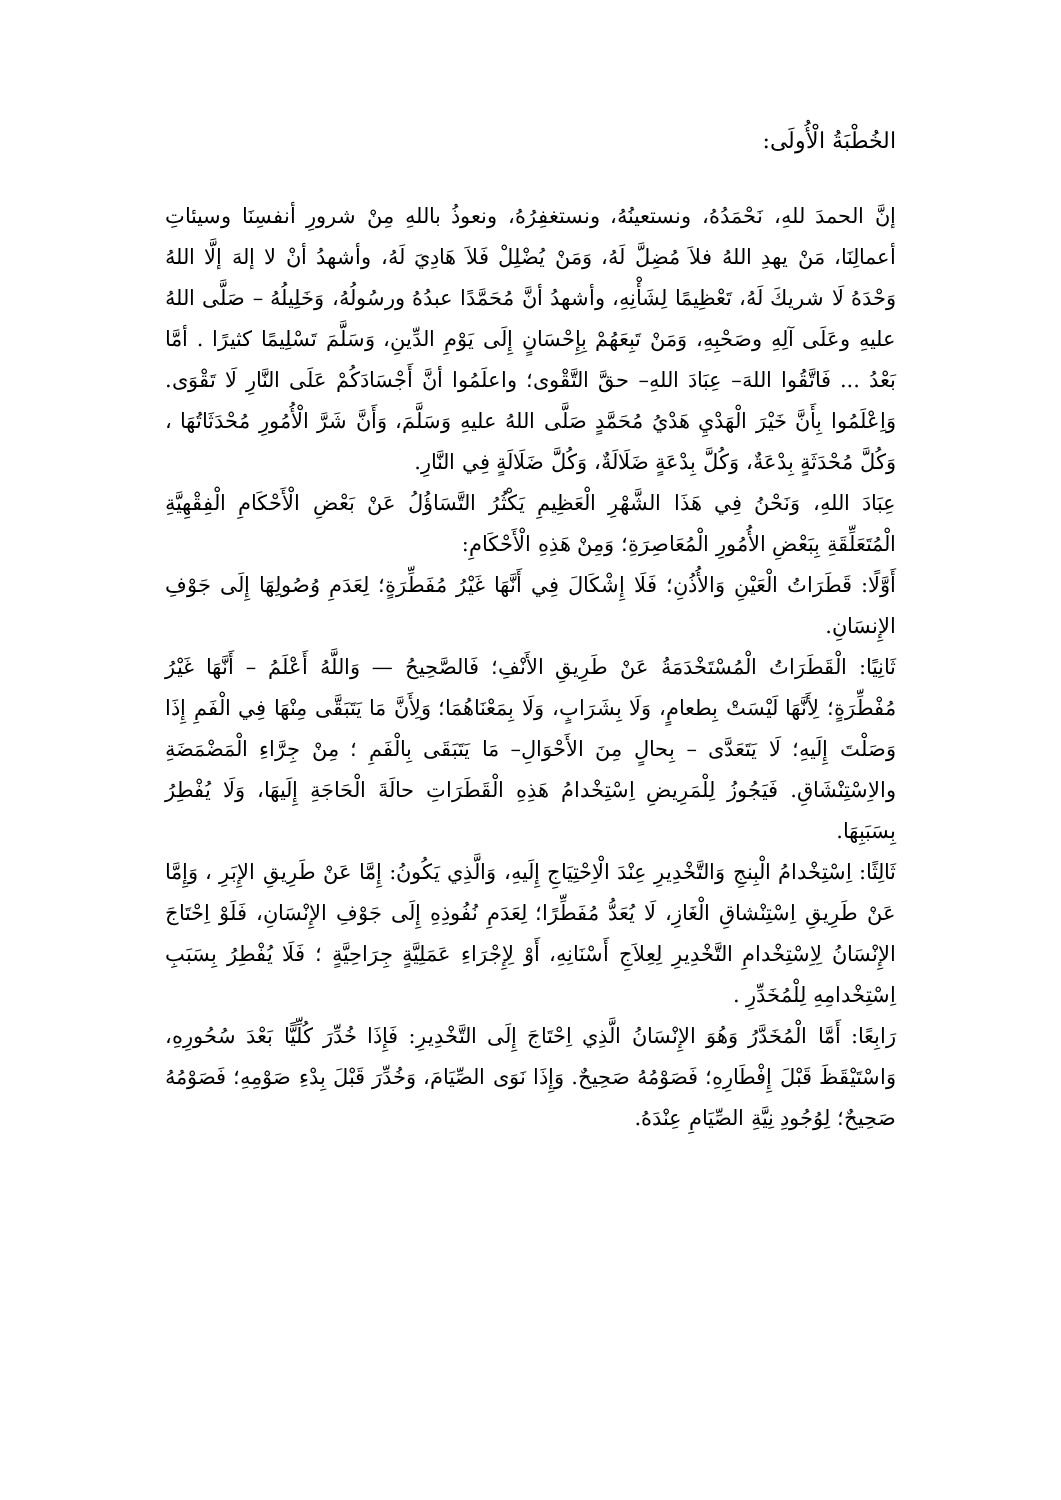الخُطْبَةُ الْأُولَى:
إنَّ الحمدَ للهِ، نَحْمَدُهُ، ونستعينُهُ، ونستغفِرُهُ، ونعوذُ باللهِ مِنْ شرورِ أنفسِنَا وسيئاتِ أعمالِنَا، مَنْ يهدِ اللهُ فلاَ مُضِلَّ لَهُ، وَمَنْ يُضْلِلْ فَلاَ هَادِيَ لَهُ، وأشهدُ أنْ لا إلهَ إلَّا اللهُ وَحْدَهُ لَا شريكَ لَهُ، تَعْظِيمًا لِشَأْنِهِ، وأشهدُ أنَّ مُحَمَّدًا عبدُهُ ورسُولُهُ، وَخَلِيلُهُ – صَلَّى اللهُ عليهِ وعَلَى آلِهِ وصَحْبِهِ، وَمَنْ تَبِعَهُمْ بِإِحْسَانٍ إِلَى يَوْمِ الدِّينِ، وَسَلَّمَ تَسْلِيمًا كثيرًا . أمَّا بَعْدُ ... فَاتَّقُوا اللهَ– عِبَادَ اللهِ– حقَّ التَّقْوى؛ واعلَمُوا أنَّ أَجْسَادَكُمْ عَلَى النَّارِ لَا تَقْوَى. وَاِعْلَمُوا بِأَنَّ خَيْرَ الْهَدْيِ هَدْيُ مُحَمَّدٍ صَلَّى اللهُ عليهِ وَسَلَّمَ، وَأَنَّ شَرَّ الْأُمُورِ مُحْدَثَاتُهَا ، وَكُلَّ مُحْدَثَةٍ بِدْعَةٌ، وَكُلَّ بِدْعَةٍ ضَلَالَةٌ، وَكُلَّ ضَلَالَةٍ فِي النَّارِ.
عِبَادَ اللهِ، وَنَحْنُ فِي هَذَا الشَّهْرِ الْعَظِيمِ يَكْثُرُ التَّسَاؤُلُ عَنْ بَعْضِ الْأَحْكَامِ الْفِقْهِيَّةِ الْمُتَعَلِّقَةِ بِبَعْضِ الأُمُورِ الْمُعَاصِرَةِ؛ وَمِنْ هَذِهِ الْأَحْكَامِ:
أَوَّلًا: قَطَرَاتُ الْعَيْنِ وَالأُذُنِ؛ فَلَا إِشْكَالَ فِي أَنَّهَا غَيْرُ مُفَطِّرَةٍ؛ لِعَدَمِ وُصُولِهَا إِلَى جَوْفِ الإِنسَانِ.
ثَانِيًا: الْقَطَرَاتُ الْمُسْتَخْدَمَةُ عَنْ طَرِيقِ الأَنْفِ؛ فَالصَّحِيحُ — وَاللَّهُ أَعْلَمُ – أَنَّهَا غَيْرُ مُفْطِّرَةٍ؛ لِأَنَّهَا لَيْسَتْ بِطعامٍ، وَلَا بِشَرَابٍ، وَلَا بِمَعْنَاهُمَا؛ وَلِأَنَّ مَا يَتَبَقَّى مِنْهَا فِي الْفَمِ إِذَا وَصَلْتَ إِلَيهِ؛ لَا يَتَعَدَّى – بِحالٍ مِنَ الأَحْوَالِ– مَا يَتَبَقَى بِالْفَمِ ؛ مِنْ جِرَّاءِ الْمَضْمَضَةِ والاِسْتِنْشَاقِ. فَيَجُوزُ لِلْمَرِيضِ اِسْتِخْدامُ هَذِهِ الْقَطَرَاتِ حالَةَ الْحَاجَةِ إِلَيهَا، وَلَا يُفْطِرُ بِسَبَبِهَا.
ثَالِثًا: اِسْتِخْدامُ الْبِنجِ وَالتَّخْدِيرِ عِنْدَ الْاِحْتِيَاجِ إِلَيهِ، وَالَّذِي يَكُونُ: إِمَّا عَنْ طَرِيقِ الإِبَرِ ، وَإِمَّا عَنْ طَرِيقِ اِسْتِنْشاقِ الْغَازِ، لَا يُعَدُّ مُفَطِّرًا؛ لِعَدَمِ نُفُوذِهِ إِلَى جَوْفِ الإِنْسَانِ، فَلَوْ اِحْتَاجَ الإِنْسَانُ لِاِسْتِخْدامِ التَّخْدِيرِ لِعِلاَجِ أَسْنَانِهِ، أَوْ لِإِجْرَاءِ عَمَلِيَّةٍ جِرَاحِيَّةٍ ؛ فَلَا يُفْطِرُ بِسَبَبِ اِسْتِخْدامِهِ لِلْمُخَدِّرِ .
رَابِعًا: أَمَّا الْمُخَدَّرُ وَهُوَ الإِنْسَانُ الَّذِي اِحْتَاجَ إِلَى التَّخْدِيرِ: فَإِذَا خُدِّرَ كُلِّيًّا بَعْدَ سُحُورِهِ، وَاسْتَيْقَظَ قَبْلَ إِفْطَارِهِ؛ فَصَوْمُهُ صَحِيحٌ. وَإِذَا نَوَى الصِّيَامَ، وَخُدِّرَ قَبْلَ بِدْءِ صَوْمِهِ؛ فَصَوْمُهُ صَحِيحٌ؛ لِوُجُودِ نِيَّةِ الصِّيَامِ عِنْدَهُ.